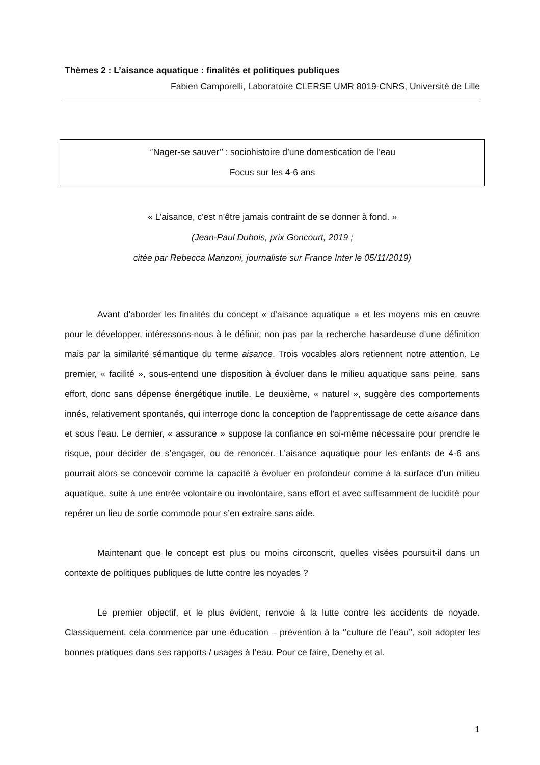Thèmes 2 : L’aisance aquatique : finalités et politiques publiques
Fabien Camporelli, Laboratoire CLERSE UMR 8019-CNRS, Université de Lille
‘’Nager-se sauver’’ : sociohistoire d’une domestication de l’eau
Focus sur les 4-6 ans
« L’aisance, c'est n’être jamais contraint de se donner à fond. »
(Jean-Paul Dubois, prix Goncourt, 2019 ;
citée par Rebecca Manzoni, journaliste sur France Inter le 05/11/2019)
Avant d’aborder les finalités du concept « d’aisance aquatique » et les moyens mis en œuvre pour le développer, intéressons-nous à le définir, non pas par la recherche hasardeuse d’une définition mais par la similarité sémantique du terme aisance. Trois vocables alors retiennent notre attention. Le premier, « facilité », sous-entend une disposition à évoluer dans le milieu aquatique sans peine, sans effort, donc sans dépense énergétique inutile. Le deuxième, « naturel », suggère des comportements innés, relativement spontanés, qui interroge donc la conception de l’apprentissage de cette aisance dans et sous l’eau. Le dernier, « assurance » suppose la confiance en soi-même nécessaire pour prendre le risque, pour décider de s’engager, ou de renoncer. L’aisance aquatique pour les enfants de 4-6 ans pourrait alors se concevoir comme la capacité à évoluer en profondeur comme à la surface d’un milieu aquatique, suite à une entrée volontaire ou involontaire, sans effort et avec suffisamment de lucidité pour repérer un lieu de sortie commode pour s’en extraire sans aide.
Maintenant que le concept est plus ou moins circonscrit, quelles visées poursuit-il dans un contexte de politiques publiques de lutte contre les noyades ?
Le premier objectif, et le plus évident, renvoie à la lutte contre les accidents de noyade. Classiquement, cela commence par une éducation – prévention à la ‘’culture de l’eau’’, soit adopter les bonnes pratiques dans ses rapports / usages à l’eau. Pour ce faire, Denehy et al.
1